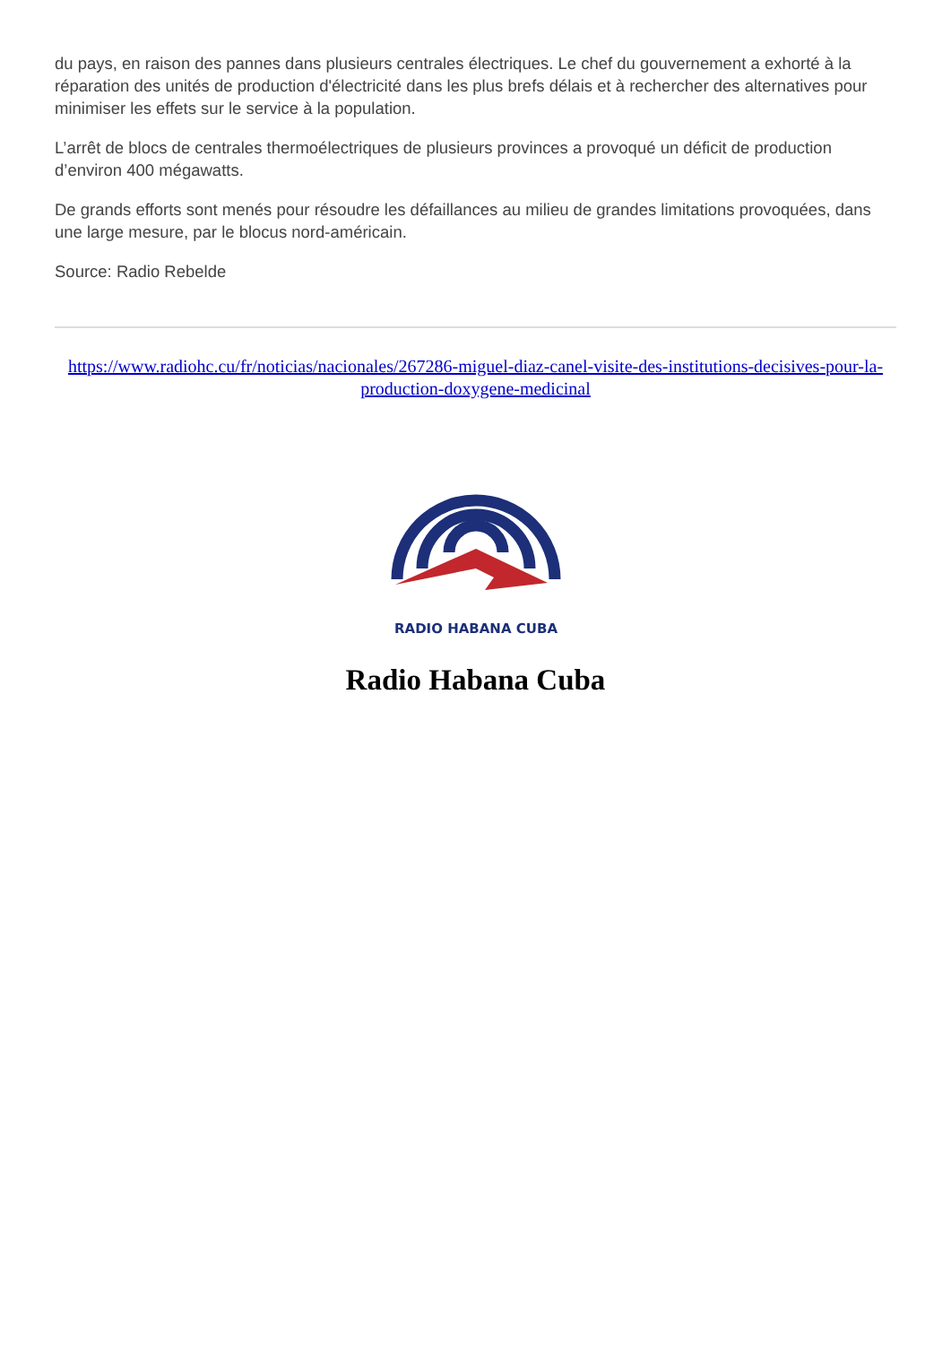du pays, en raison des pannes dans plusieurs centrales électriques. Le chef du gouvernement a exhorté à la réparation des unités de production d'électricité dans les plus brefs délais et à rechercher des alternatives pour minimiser les effets sur le service à la population.
L’arrêt de blocs de centrales thermoélectriques de plusieurs provinces a provoqué un déficit de production d’environ 400 mégawatts.
De grands efforts sont menés pour résoudre les défaillances au milieu de grandes limitations provoquées, dans une large mesure, par le blocus nord-américain.
Source: Radio Rebelde
https://www.radiohc.cu/fr/noticias/nacionales/267286-miguel-diaz-canel-visite-des-institutions-decisives-pour-la-production-doxygene-medicinal
RADIO HABANA CUBA
Radio Habana Cuba